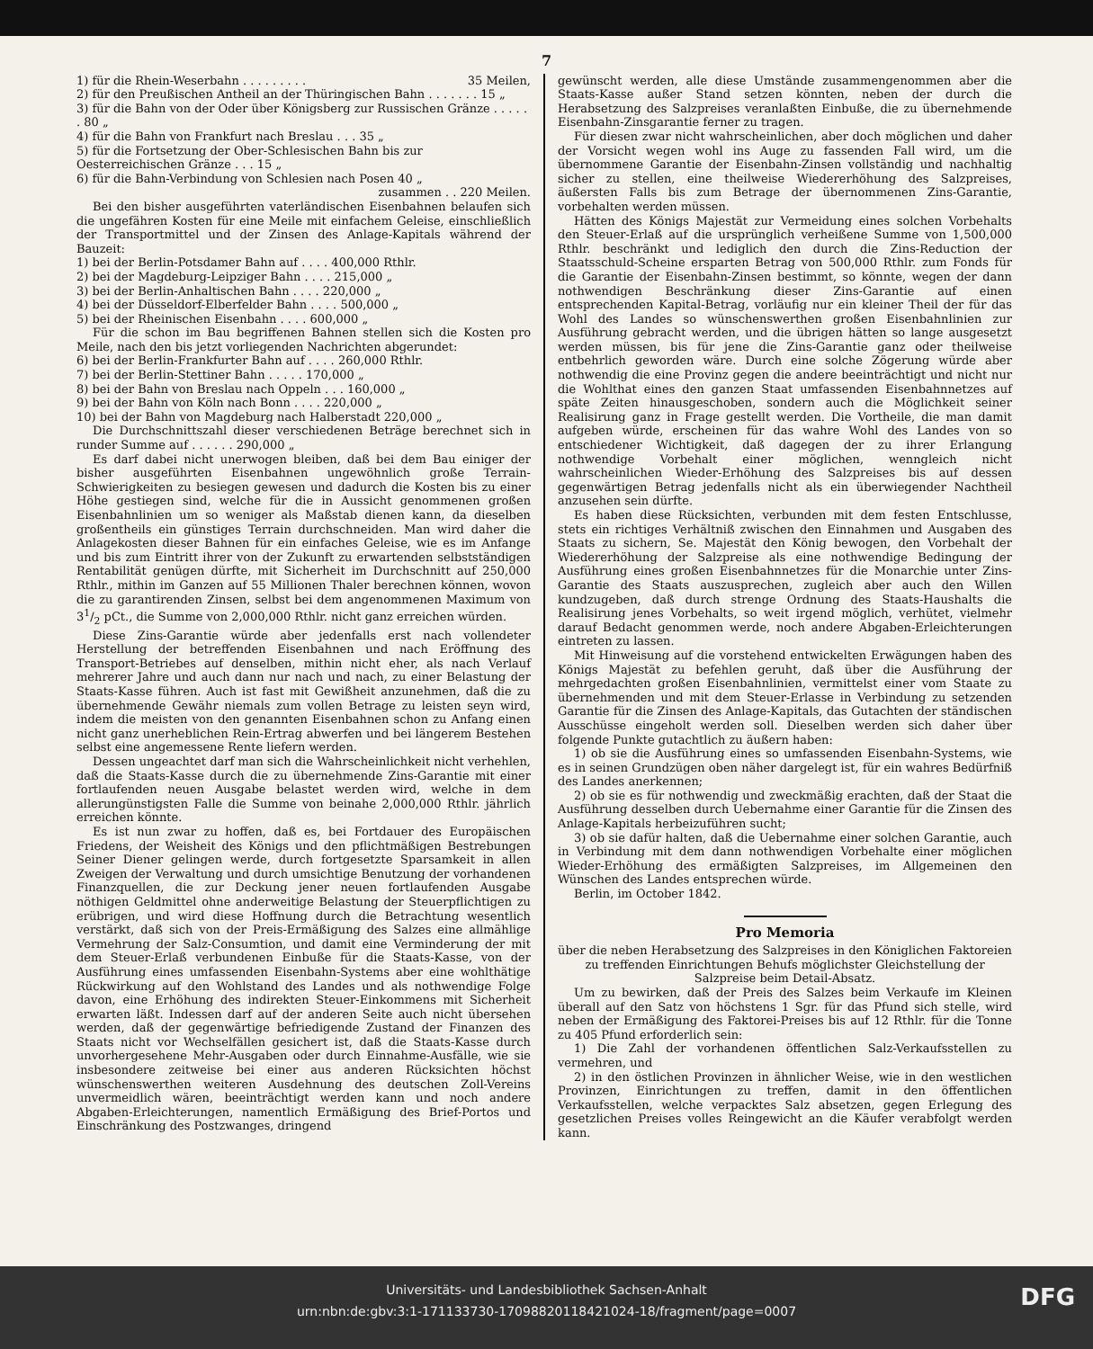7
1) für die Rhein-Weserbahn . . . . . . . . . 35 Meilen,
2) für den Preußischen Antheil an der Thüringischen Bahn . . . . . . . 15 „
3) für die Bahn von der Oder über Königsberg zur Russischen Gränze . . . . . . 80 „
4) für die Bahn von Frankfurt nach Breslau . . . 35 „
5) für die Fortsetzung der Ober-Schlesischen Bahn bis zur Oesterreichischen Gränze . . . 15 „
6) für die Bahn-Verbindung von Schlesien nach Posen 40 „
zusammen . . 220 Meilen.
Bei den bisher ausgeführten vaterländischen Eisenbahnen belaufen sich die ungefähren Kosten für eine Meile mit einfachem Geleise, einschließlich der Transportmittel und der Zinsen des Anlage-Kapitals während der Bauzeit:
1) bei der Berlin-Potsdamer Bahn auf . . . . 400,000 Rthlr.
2) bei der Magdeburg-Leipziger Bahn . . . . 215,000 „
3) bei der Berlin-Anhaltischen Bahn . . . . 220,000 „
4) bei der Düsseldorf-Elberfelder Bahn . . . . 500,000 „
5) bei der Rheinischen Eisenbahn . . . . 600,000 „
Für die schon im Bau begriffenen Bahnen stellen sich die Kosten pro Meile, nach den bis jetzt vorliegenden Nachrichten abgerundet:
6) bei der Berlin-Frankfurter Bahn auf . . . . 260,000 Rthlr.
7) bei der Berlin-Stettiner Bahn . . . . . 170,000 „
8) bei der Bahn von Breslau nach Oppeln . . . 160,000 „
9) bei der Bahn von Köln nach Bonn . . . . 220,000 „
10) bei der Bahn von Magdeburg nach Halberstadt 220,000 „
Die Durchschnittszahl dieser verschiedenen Beträge berechnet sich in runder Summe auf . . . . . . 290,000 „
Es darf dabei nicht unerwogen bleiben, daß bei dem Bau einiger der bisher ausgeführten Eisenbahnen ungewöhnlich große Terrain-Schwierigkeiten zu besiegen gewesen und dadurch die Kosten bis zu einer Höhe gestiegen sind, welche für die in Aussicht genommenen großen Eisenbahnlinien um so weniger als Maßstab dienen kann, da dieselben großentheils ein günstiges Terrain durchschneiden. Man wird daher die Anlagekosten dieser Bahnen für ein einfaches Geleise, wie es im Anfange und bis zum Eintritt ihrer von der Zukunft zu erwartenden selbstständigen Rentabilität genügen dürfte, mit Sicherheit im Durchschnitt auf 250,000 Rthlr., mithin im Ganzen auf 55 Millionen Thaler berechnen können, wovon die zu garantirenden Zinsen, selbst bei dem angenommenen Maximum von 31/2 pCt., die Summe von 2,000,000 Rthlr. nicht ganz erreichen würden.
Diese Zins-Garantie würde aber jedenfalls erst nach vollendeter Herstellung der betreffenden Eisenbahnen und nach Eröffnung des Transport-Betriebes auf denselben, mithin nicht eher, als nach Verlauf mehrerer Jahre und auch dann nur nach und nach, zu einer Belastung der Staats-Kasse führen. Auch ist fast mit Gewißheit anzunehmen, daß die zu übernehmende Gewähr niemals zum vollen Betrage zu leisten seyn wird, indem die meisten von den genannten Eisenbahnen schon zu Anfang einen nicht ganz unerheblichen Rein-Ertrag abwerfen und bei längerem Bestehen selbst eine angemessene Rente liefern werden.
Dessen ungeachtet darf man sich die Wahrscheinlichkeit nicht verhehlen, daß die Staats-Kasse durch die zu übernehmende Zins-Garantie mit einer fortlaufenden neuen Ausgabe belastet werden wird, welche in dem allerungünstigsten Falle die Summe von beinahe 2,000,000 Rthlr. jährlich erreichen könnte.
Es ist nun zwar zu hoffen, daß es, bei Fortdauer des Europäischen Friedens, der Weisheit des Königs und den pflichtmäßigen Bestrebungen Seiner Diener gelingen werde, durch fortgesetzte Sparsamkeit in allen Zweigen der Verwaltung und durch umsichtige Benutzung der vorhandenen Finanzquellen, die zur Deckung jener neuen fortlaufenden Ausgabe nöthigen Geldmittel ohne anderweitige Belastung der Steuerpflichtigen zu erübrigen, und wird diese Hoffnung durch die Betrachtung wesentlich verstärkt, daß sich von der Preis-Ermäßigung des Salzes eine allmählige Vermehrung der Salz-Consumtion, und damit eine Verminderung der mit dem Steuer-Erlaß verbundenen Einbuße für die Staats-Kasse, von der Ausführung eines umfassenden Eisenbahn-Systems aber eine wohlthätige Rückwirkung auf den Wohlstand des Landes und als nothwendige Folge davon, eine Erhöhung des indirekten Steuer-Einkommens mit Sicherheit erwarten läßt. Indessen darf auf der anderen Seite auch nicht übersehen werden, daß der gegenwärtige befriedigende Zustand der Finanzen des Staats nicht vor Wechselfällen gesichert ist, daß die Staats-Kasse durch unvorhergesehene Mehr-Ausgaben oder durch Einnahme-Ausfälle, wie sie insbesondere zeitweise bei einer aus anderen Rücksichten höchst wünschenswerthen weiteren Ausdehnung des deutschen Zoll-Vereins unvermeidlich wären, beeinträchtigt werden kann und noch andere Abgaben-Erleichterungen, namentlich Ermäßigung des Brief-Portos und Einschränkung des Postzwanges, dringend
gewünscht werden, alle diese Umstände zusammengenommen aber die Staats-Kasse außer Stand setzen könnten, neben der durch die Herabsetzung des Salzpreises veranlaßten Einbuße, die zu übernehmende Eisenbahn-Zinsgarantie ferner zu tragen.
Für diesen zwar nicht wahrscheinlichen, aber doch möglichen und daher der Vorsicht wegen wohl ins Auge zu fassenden Fall wird, um die übernommene Garantie der Eisenbahn-Zinsen vollständig und nachhaltig sicher zu stellen, eine theilweise Wiedererhöhung des Salzpreises, äußersten Falls bis zum Betrage der übernommenen Zins-Garantie, vorbehalten werden müssen.
Hätten des Königs Majestät zur Vermeidung eines solchen Vorbehalts den Steuer-Erlaß auf die ursprünglich verheißene Summe von 1,500,000 Rthlr. beschränkt und lediglich den durch die Zins-Reduction der Staatsschuld-Scheine ersparten Betrag von 500,000 Rthlr. zum Fonds für die Garantie der Eisenbahn-Zinsen bestimmt, so könnte, wegen der dann nothwendigen Beschränkung dieser Zins-Garantie auf einen entsprechenden Kapital-Betrag, vorläufig nur ein kleiner Theil der für das Wohl des Landes so wünschenswerthen großen Eisenbahnlinien zur Ausführung gebracht werden, und die übrigen hätten so lange ausgesetzt werden müssen, bis für jene die Zins-Garantie ganz oder theilweise entbehrlich geworden wäre. Durch eine solche Zögerung würde aber nothwendig die eine Provinz gegen die andere beeinträchtigt und nicht nur die Wohlthat eines den ganzen Staat umfassenden Eisenbahnnetzes auf späte Zeiten hinausgeschoben, sondern auch die Möglichkeit seiner Realisirung ganz in Frage gestellt werden. Die Vortheile, die man damit aufgeben würde, erscheinen für das wahre Wohl des Landes von so entschiedener Wichtigkeit, daß dagegen der zu ihrer Erlangung nothwendige Vorbehalt einer möglichen, wenngleich nicht wahrscheinlichen Wieder-Erhöhung des Salzpreises bis auf dessen gegenwärtigen Betrag jedenfalls nicht als ein überwiegender Nachtheil anzusehen sein dürfte.
Es haben diese Rücksichten, verbunden mit dem festen Entschlusse, stets ein richtiges Verhältniß zwischen den Einnahmen und Ausgaben des Staats zu sichern, Se. Majestät den König bewogen, den Vorbehalt der Wiedererhöhung der Salzpreise als eine nothwendige Bedingung der Ausführung eines großen Eisenbahnnetzes für die Monarchie unter Zins-Garantie des Staats auszusprechen, zugleich aber auch den Willen kundzugeben, daß durch strenge Ordnung des Staats-Haushalts die Realisirung jenes Vorbehalts, so weit irgend möglich, verhütet, vielmehr darauf Bedacht genommen werde, noch andere Abgaben-Erleichterungen eintreten zu lassen.
Mit Hinweisung auf die vorstehend entwickelten Erwägungen haben des Königs Majestät zu befehlen geruht, daß über die Ausführung der mehrgedachten großen Eisenbahnlinien, vermittelst einer vom Staate zu übernehmenden und mit dem Steuer-Erlasse in Verbindung zu setzenden Garantie für die Zinsen des Anlage-Kapitals, das Gutachten der ständischen Ausschüsse eingeholt werden soll. Dieselben werden sich daher über folgende Punkte gutachtlich zu äußern haben:
1) ob sie die Ausführung eines so umfassenden Eisenbahn-Systems, wie es in seinen Grundzügen oben näher dargelegt ist, für ein wahres Bedürfniß des Landes anerkennen;
2) ob sie es für nothwendig und zweckmäßig erachten, daß der Staat die Ausführung desselben durch Uebernahme einer Garantie für die Zinsen des Anlage-Kapitals herbeizuführen sucht;
3) ob sie dafür halten, daß die Uebernahme einer solchen Garantie, auch in Verbindung mit dem dann nothwendigen Vorbehalte einer möglichen Wieder-Erhöhung des ermäßigten Salzpreises, im Allgemeinen den Wünschen des Landes entsprechen würde.
Berlin, im October 1842.
Pro Memoria
über die neben Herabsetzung des Salzpreises in den Königlichen Faktoreien zu treffenden Einrichtungen Behufs möglichster Gleichstellung der Salzpreise beim Detail-Absatz.
Um zu bewirken, daß der Preis des Salzes beim Verkaufe im Kleinen überall auf den Satz von höchstens 1 Sgr. für das Pfund sich stelle, wird neben der Ermäßigung des Faktorei-Preises bis auf 12 Rthlr. für die Tonne zu 405 Pfund erforderlich sein:
1) Die Zahl der vorhandenen öffentlichen Salz-Verkaufsstellen zu vermehren, und
2) in den östlichen Provinzen in ähnlicher Weise, wie in den westlichen Provinzen, Einrichtungen zu treffen, damit in den öffentlichen Verkaufsstellen, welche verpacktes Salz absetzen, gegen Erlegung des gesetzlichen Preises volles Reingewicht an die Käufer verabfolgt werden kann.
Universitäts- und Landesbibliothek Sachsen-Anhalt
urn:nbn:de:gbv:3:1-171133730-17098820118421024-18/fragment/page=0007
DFG